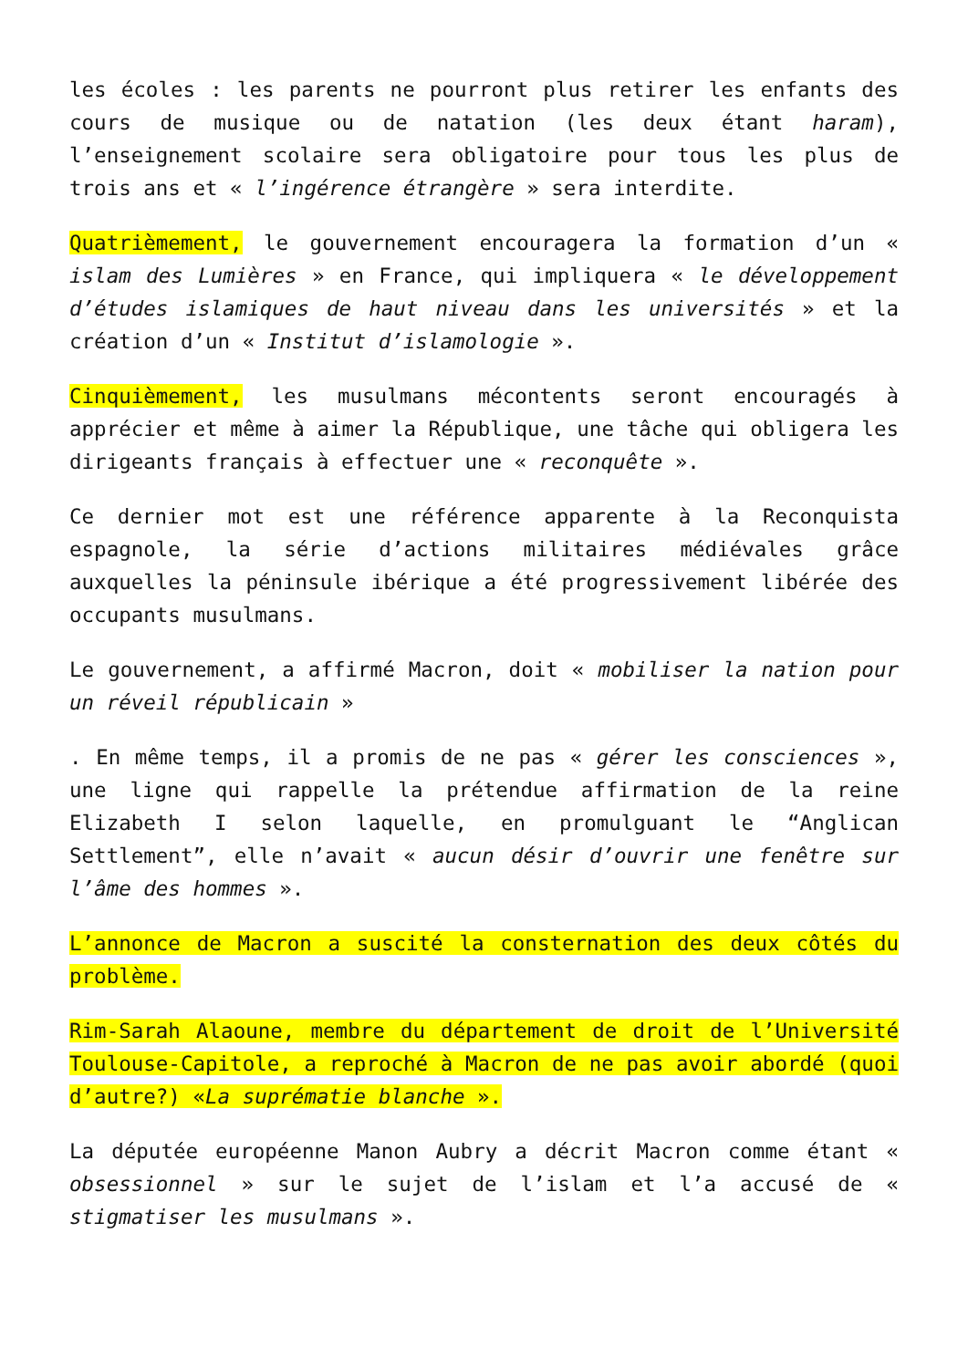les écoles : les parents ne pourront plus retirer les enfants des cours de musique ou de natation (les deux étant haram), l’enseignement scolaire sera obligatoire pour tous les plus de trois ans et « l’ingérence étrangère » sera interdite.
Quatrièmement, le gouvernement encouragera la formation d’un « islam des Lumières » en France, qui impliquera « le développement d’études islamiques de haut niveau dans les universités » et la création d’un « Institut d’islamologie ».
Cinquièmement, les musulmans mécontents seront encouragés à apprécier et même à aimer la République, une tâche qui obligera les dirigeants français à effectuer une « reconquête ».
Ce dernier mot est une référence apparente à la Reconquista espagnole, la série d’actions militaires médiévales grâce auxquelles la péninsule ibérique a été progressivement libérée des occupants musulmans.
Le gouvernement, a affirmé Macron, doit « mobiliser la nation pour un réveil républicain »
. En même temps, il a promis de ne pas « gérer les consciences », une ligne qui rappelle la prétendue affirmation de la reine Elizabeth I selon laquelle, en promulguant le “Anglican Settlement”, elle n’avait « aucun désir d’ouvrir une fenêtre sur l’âme des hommes ».
L’annonce de Macron a suscité la consternation des deux côtés du problème.
Rim-Sarah Alaoune, membre du département de droit de l’Université Toulouse-Capitole, a reproché à Macron de ne pas avoir abordé (quoi d’autre?) «La suprématie blanche ».
La députée européenne Manon Aubry a décrit Macron comme étant « obsessionnel » sur le sujet de l’islam et l’a accusé de « stigmatiser les musulmans ».